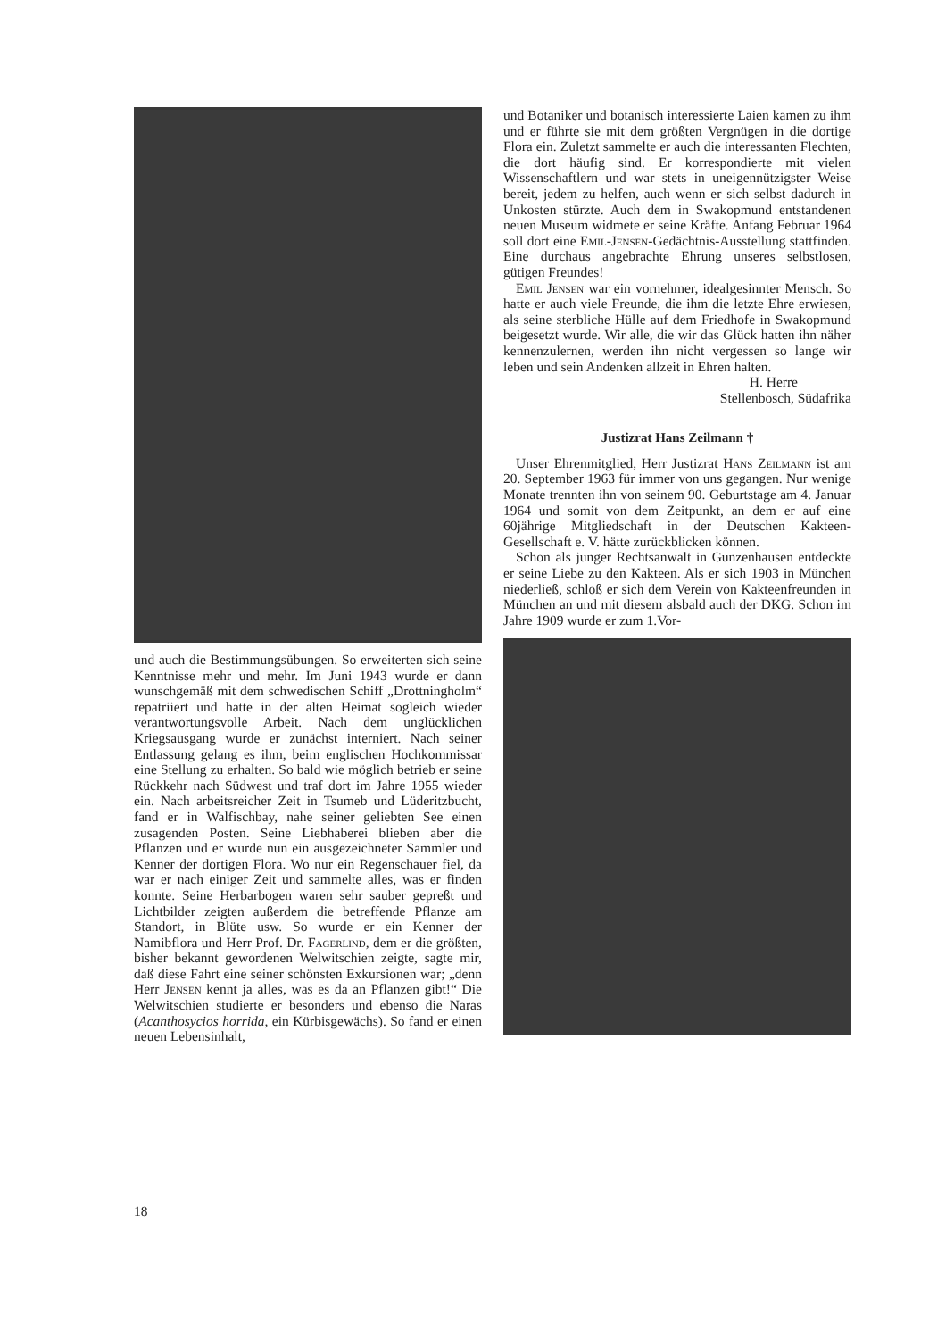und auch die Bestimmungsübungen. So erweiterten sich seine Kenntnisse mehr und mehr. Im Juni 1943 wurde er dann wunschgemäß mit dem schwedischen Schiff „Drottningholm“ repatriiert und hatte in der alten Heimat sogleich wieder verantwortungsvolle Arbeit. Nach dem unglücklichen Kriegsausgang wurde er zunächst interniert. Nach seiner Entlassung gelang es ihm, beim englischen Hochkommissar eine Stellung zu erhalten. So bald wie möglich betrieb er seine Rückkehr nach Südwest und traf dort im Jahre 1955 wieder ein. Nach arbeitsreicher Zeit in Tsumeb und Lüderitzbucht, fand er in Walfischbay, nahe seiner geliebten See einen zusagenden Posten. Seine Liebhaberei blieben aber die Pflanzen und er wurde nun ein ausgezeichneter Sammler und Kenner der dortigen Flora. Wo nur ein Regenschauer fiel, da war er nach einiger Zeit und sammelte alles, was er finden konnte. Seine Herbarbogen waren sehr sauber gepreßt und Lichtbilder zeigten außerdem die betreffende Pflanze am Standort, in Blüte usw. So wurde er ein Kenner der Namibflora und Herr Prof. Dr. Fagerlind, dem er die größten, bisher bekannt gewordenen Welwitschien zeigte, sagte mir, daß diese Fahrt eine seiner schönsten Exkursionen war; „denn Herr Jensen kennt ja alles, was es da an Pflanzen gibt!“ Die Welwitschien studierte er besonders und ebenso die Naras (Acanthosycios horrida, ein Kürbisgewächs). So fand er einen neuen Lebensinhalt,
und Botaniker und botanisch interessierte Laien kamen zu ihm und er führte sie mit dem größten Vergnügen in die dortige Flora ein. Zuletzt sammelte er auch die interessanten Flechten, die dort häufig sind. Er korrespondierte mit vielen Wissenschaftlern und war stets in uneigennützigster Weise bereit, jedem zu helfen, auch wenn er sich selbst dadurch in Unkosten stürzte. Auch dem in Swakopmund entstandenen neuen Museum widmete er seine Kräfte. Anfang Februar 1964 soll dort eine Emil-Jensen-Gedächtnis-Ausstellung stattfinden. Eine durchaus angebrachte Ehrung unseres selbstlosen, gütigen Freundes!
Emil Jensen war ein vornehmer, idealgesinnter Mensch. So hatte er auch viele Freunde, die ihm die letzte Ehre erwiesen, als seine sterbliche Hülle auf dem Friedhofe in Swakopmund beigesetzt wurde. Wir alle, die wir das Glück hatten ihn näher kennenzulernen, werden ihn nicht vergessen so lange wir leben und sein Andenken allzeit in Ehren halten.
H. Herre
Stellenbosch, Südafrika
Justizrat Hans Zeilmann †
Unser Ehrenmitglied, Herr Justizrat Hans Zeilmann ist am 20. September 1963 für immer von uns gegangen. Nur wenige Monate trennten ihn von seinem 90. Geburtstage am 4. Januar 1964 und somit von dem Zeitpunkt, an dem er auf eine 60jährige Mitgliedschaft in der Deutschen Kakteen-Gesellschaft e. V. hätte zurückblicken können.
Schon als junger Rechtsanwalt in Gunzenhausen entdeckte er seine Liebe zu den Kakteen. Als er sich 1903 in München niederließ, schloß er sich dem Verein von Kakteenfreunden in München an und mit diesem alsbald auch der DKG. Schon im Jahre 1909 wurde er zum 1.Vor-
18